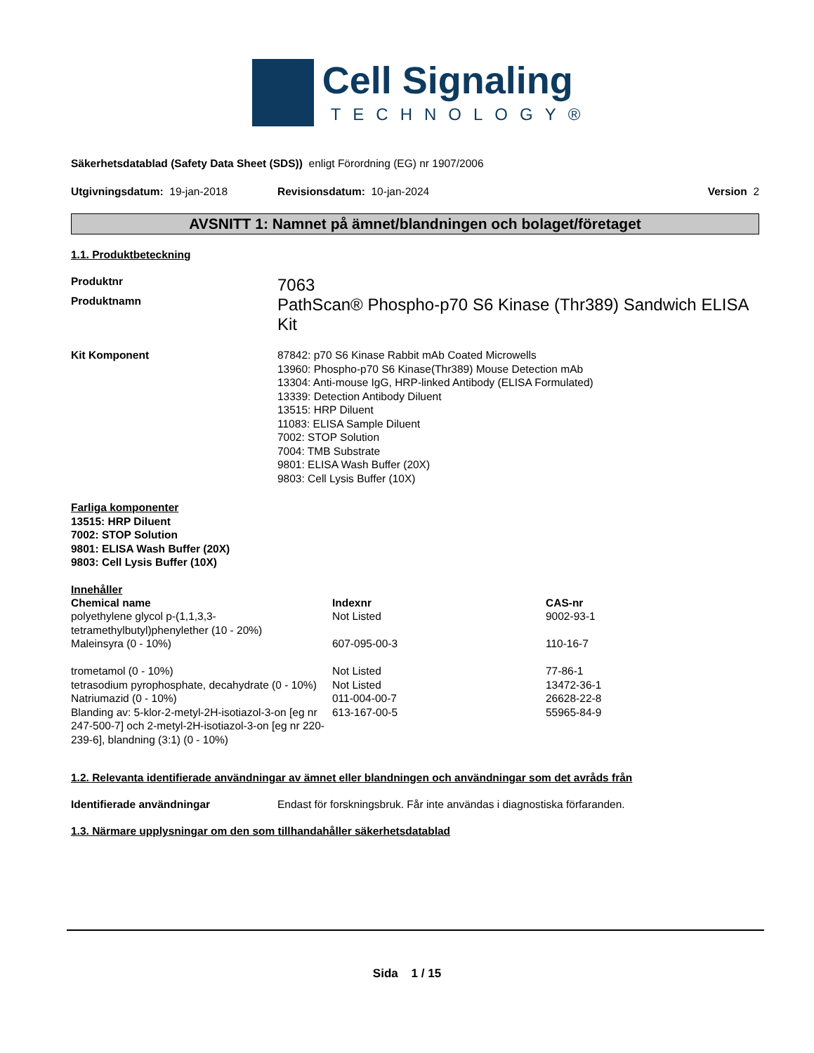Cell Signaling
TECHNOLOGY®
Säkerhetsdatablad (Safety Data Sheet (SDS)) enligt Förordning (EG) nr 1907/2006
Utgivningsdatum: 19-jan-2018 Revisionsdatum: 10-jan-2024 Version 2
AVSNITT 1: Namnet på ämnet/blandningen och bolaget/företaget
1.1. Produktbeteckning
Produktnr
7063
Produktnamn
PathScan® Phospho-p70 S6 Kinase (Thr389) Sandwich ELISA Kit
Kit Komponent 87842: p70 S6 Kinase Rabbit mAb Coated Microwells
13960: Phospho-p70 S6 Kinase(Thr389) Mouse Detection mAb
13304: Anti-mouse IgG, HRP-linked Antibody (ELISA Formulated)
13339: Detection Antibody Diluent
13515: HRP Diluent
11083: ELISA Sample Diluent
7002: STOP Solution
7004: TMB Substrate
9801: ELISA Wash Buffer (20X)
9803: Cell Lysis Buffer (10X)
Farliga komponenter
13515: HRP Diluent
7002: STOP Solution
9801: ELISA Wash Buffer (20X)
9803: Cell Lysis Buffer (10X)
Innehåller
| Chemical name | Indexnr | CAS-nr |
| --- | --- | --- |
| polyethylene glycol p-(1,1,3,3-tetramethylbutyl)phenylether (10 - 20%) | Not Listed | 9002-93-1 |
| Maleinsyra (0 - 10%) | 607-095-00-3 | 110-16-7 |
| trometamol (0 - 10%) | Not Listed | 77-86-1 |
| tetrasodium pyrophosphate, decahydrate (0 - 10%) | Not Listed | 13472-36-1 |
| Natriumazid (0 - 10%) | 011-004-00-7 | 26628-22-8 |
| Blanding av: 5-klor-2-metyl-2H-isotiazol-3-on [eg nr 247-500-7] och 2-metyl-2H-isotiazol-3-on [eg nr 220-239-6], blandning (3:1) (0 - 10%) | 613-167-00-5 | 55965-84-9 |
1.2. Relevanta identifierade användningar av ämnet eller blandningen och användningar som det avråds från
Identifierade användningar Endast för forskningsbruk. Får inte användas i diagnostiska förfaranden.
1.3. Närmare upplysningar om den som tillhandahåller säkerhetsdatablad
Sida 1 / 15